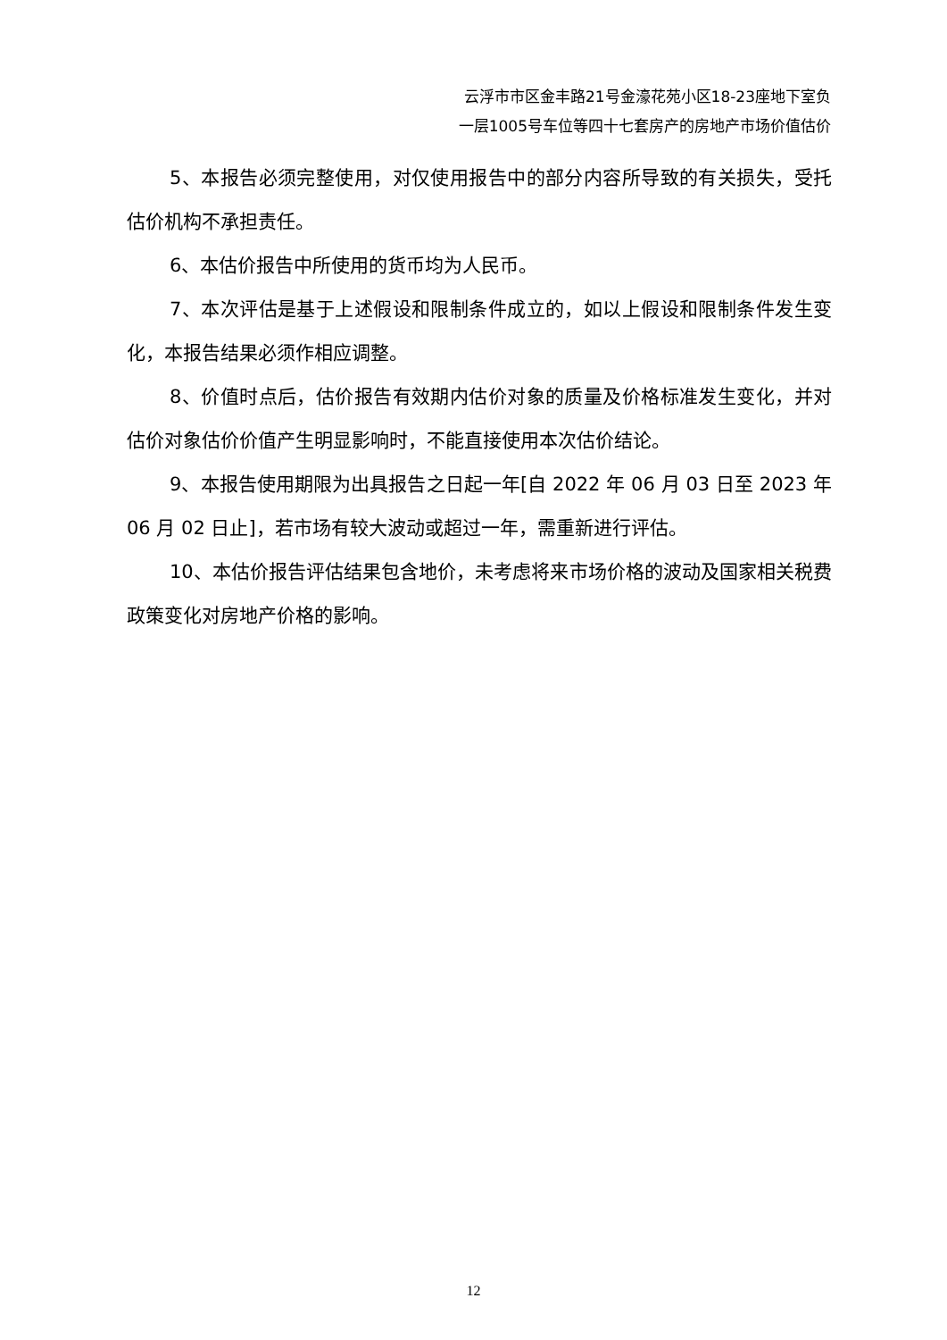云浮市市区金丰路21号金濠花苑小区18-23座地下室负
一层1005号车位等四十七套房产的房地产市场价值估价
5、本报告必须完整使用，对仅使用报告中的部分内容所导致的有关损失，受托估价机构不承担责任。
6、本估价报告中所使用的货币均为人民币。
7、本次评估是基于上述假设和限制条件成立的，如以上假设和限制条件发生变化，本报告结果必须作相应调整。
8、价值时点后，估价报告有效期内估价对象的质量及价格标准发生变化，并对估价对象估价价值产生明显影响时，不能直接使用本次估价结论。
9、本报告使用期限为出具报告之日起一年[自 2022 年 06 月 03 日至 2023 年 06 月 02 日止]，若市场有较大波动或超过一年，需重新进行评估。
10、本估价报告评估结果包含地价，未考虑将来市场价格的波动及国家相关税费政策变化对房地产价格的影响。
12